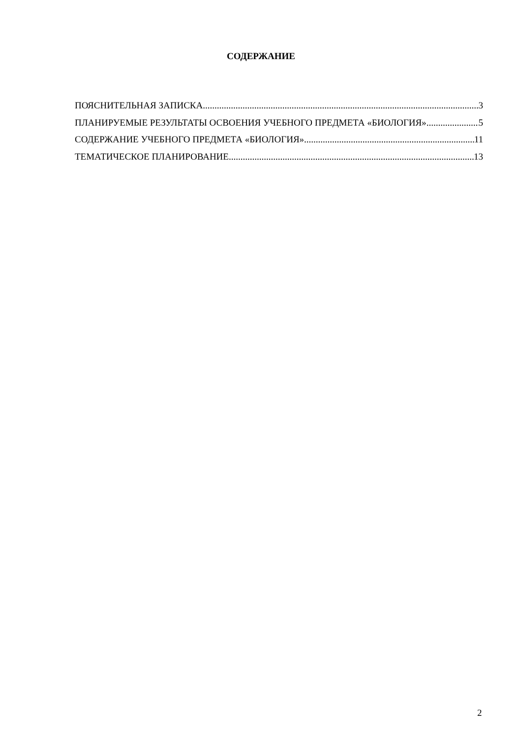СОДЕРЖАНИЕ
ПОЯСНИТЕЛЬНАЯ ЗАПИСКА 3
ПЛАНИРУЕМЫЕ РЕЗУЛЬТАТЫ ОСВОЕНИЯ УЧЕБНОГО ПРЕДМЕТА «БИОЛОГИЯ» 5
СОДЕРЖАНИЕ УЧЕБНОГО ПРЕДМЕТА «БИОЛОГИЯ» 11
ТЕМАТИЧЕСКОЕ ПЛАНИРОВАНИЕ 13
2